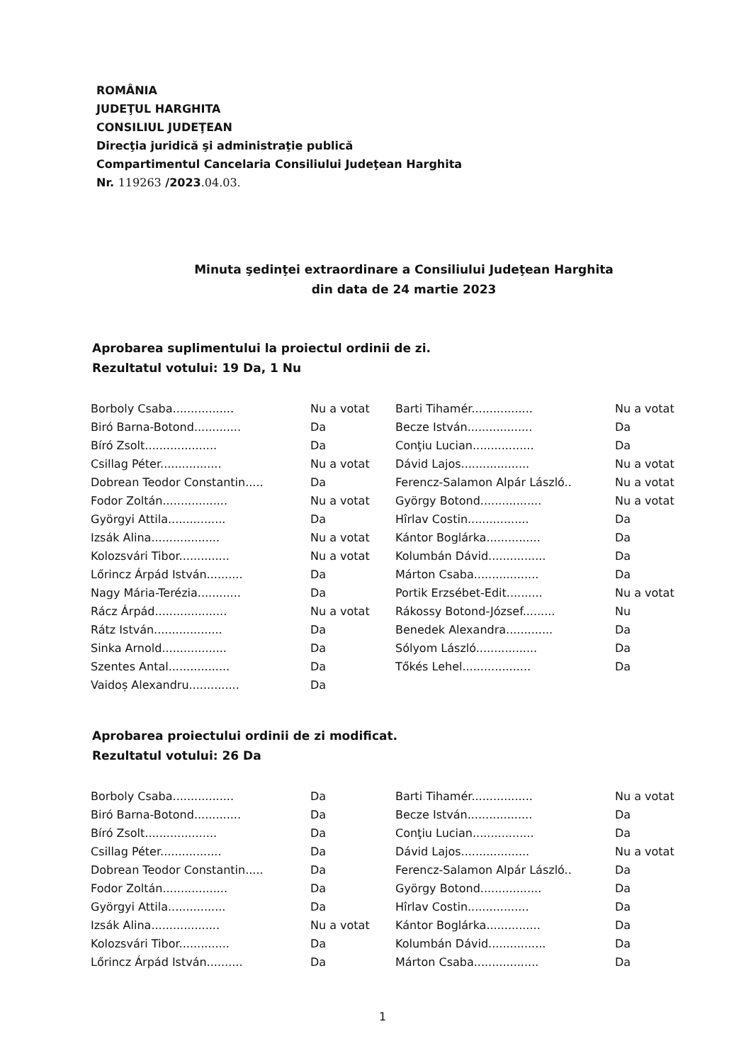ROMÂNIA
JUDEŢUL HARGHITA
CONSILIUL JUDEŢEAN
Direcţia juridică şi administraţie publică
Compartimentul Cancelaria Consiliului Judeţean Harghita
Nr. 119263 /2023.04.03.
Minuta şedinţei extraordinare a Consiliului Judeţean Harghita
din data de 24 martie 2023
Aprobarea suplimentului la proiectul ordinii de zi.
Rezultatul votului: 19 Da, 1 Nu
| Borboly Csaba................. | Nu a votat | Barti Tihamér................. | Nu a votat |
| Biró Barna-Botond............. | Da | Becze István.................. | Da |
| Bíró Zsolt.................... | Da | Conţiu Lucian................. | Da |
| Csillag Péter................. | Nu a votat | Dávid Lajos................... | Nu a votat |
| Dobrean Teodor Constantin..... | Da | Ferencz-Salamon Alpár László.. | Nu a votat |
| Fodor Zoltán.................. | Nu a votat | György Botond................. | Nu a votat |
| Györgyi Attila................ | Da | Hîrlav Costin................. | Da |
| Izsák Alina................... | Nu a votat | Kántor Boglárka............... | Da |
| Kolozsvári Tibor.............. | Nu a votat | Kolumbán Dávid................ | Da |
| Lőrincz Árpád István.......... | Da | Márton Csaba.................. | Da |
| Nagy Mária-Terézia............ | Da | Portik Erzsébet-Edit.......... | Nu a votat |
| Rácz Árpád.................... | Nu a votat | Rákossy Botond-József......... | Nu |
| Rátz István................... | Da | Benedek Alexandra............. | Da |
| Sinka Arnold.................. | Da | Sólyom László................. | Da |
| Szentes Antal................. | Da | Tőkés Lehel................... | Da |
| Vaidoș Alexandru.............. | Da | | |
Aprobarea proiectului ordinii de zi modificat.
Rezultatul votului: 26 Da
| Borboly Csaba................. | Da | Barti Tihamér................. | Nu a votat |
| Biró Barna-Botond............. | Da | Becze István.................. | Da |
| Bíró Zsolt.................... | Da | Conţiu Lucian................. | Da |
| Csillag Péter................. | Da | Dávid Lajos................... | Nu a votat |
| Dobrean Teodor Constantin..... | Da | Ferencz-Salamon Alpár László.. | Da |
| Fodor Zoltán.................. | Da | György Botond................. | Da |
| Györgyi Attila................ | Da | Hîrlav Costin................. | Da |
| Izsák Alina................... | Nu a votat | Kántor Boglárka............... | Da |
| Kolozsvári Tibor.............. | Da | Kolumbán Dávid................ | Da |
| Lőrincz Árpád István.......... | Da | Márton Csaba.................. | Da |
1